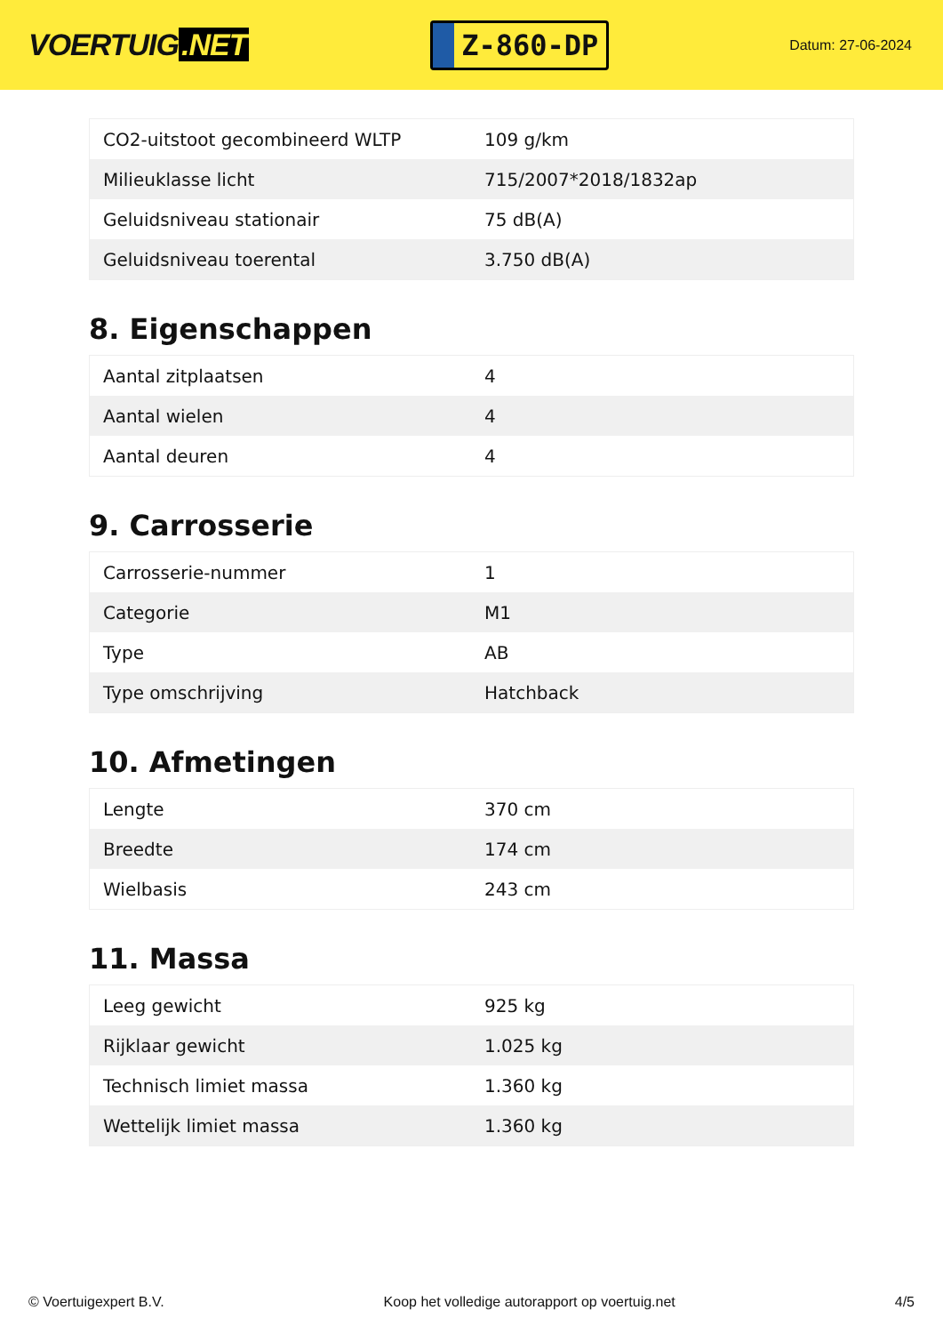VOERTUIG.NET
Z-860-DP
Datum: 27-06-2024
| CO2-uitstoot gecombineerd WLTP | 109 g/km |
| Milieuklasse licht | 715/2007*2018/1832ap |
| Geluidsniveau stationair | 75 dB(A) |
| Geluidsniveau toerental | 3.750 dB(A) |
8. Eigenschappen
| Aantal zitplaatsen | 4 |
| Aantal wielen | 4 |
| Aantal deuren | 4 |
9. Carrosserie
| Carrosserie-nummer | 1 |
| Categorie | M1 |
| Type | AB |
| Type omschrijving | Hatchback |
10. Afmetingen
| Lengte | 370 cm |
| Breedte | 174 cm |
| Wielbasis | 243 cm |
11. Massa
| Leeg gewicht | 925 kg |
| Rijklaar gewicht | 1.025 kg |
| Technisch limiet massa | 1.360 kg |
| Wettelijk limiet massa | 1.360 kg |
© Voertuigexpert B.V. Koop het volledige autorapport op voertuig.net 4/5